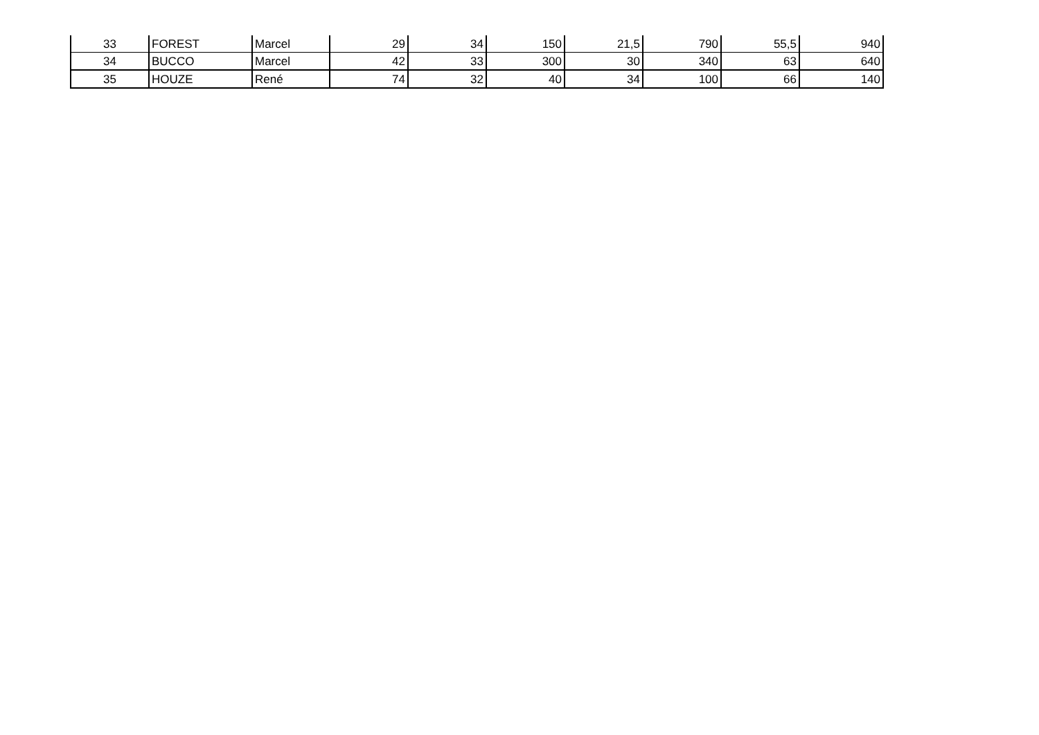| 33 | FOREST | Marcel | 29 | 34 | 150 | 21,5 | 790 | 55,5 | 940 |
| 34 | BUCCO | Marcel | 42 | 33 | 300 | 30 | 340 | 63 | 640 |
| 35 | HOUZE | René | 74 | 32 | 40 | 34 | 100 | 66 | 140 |